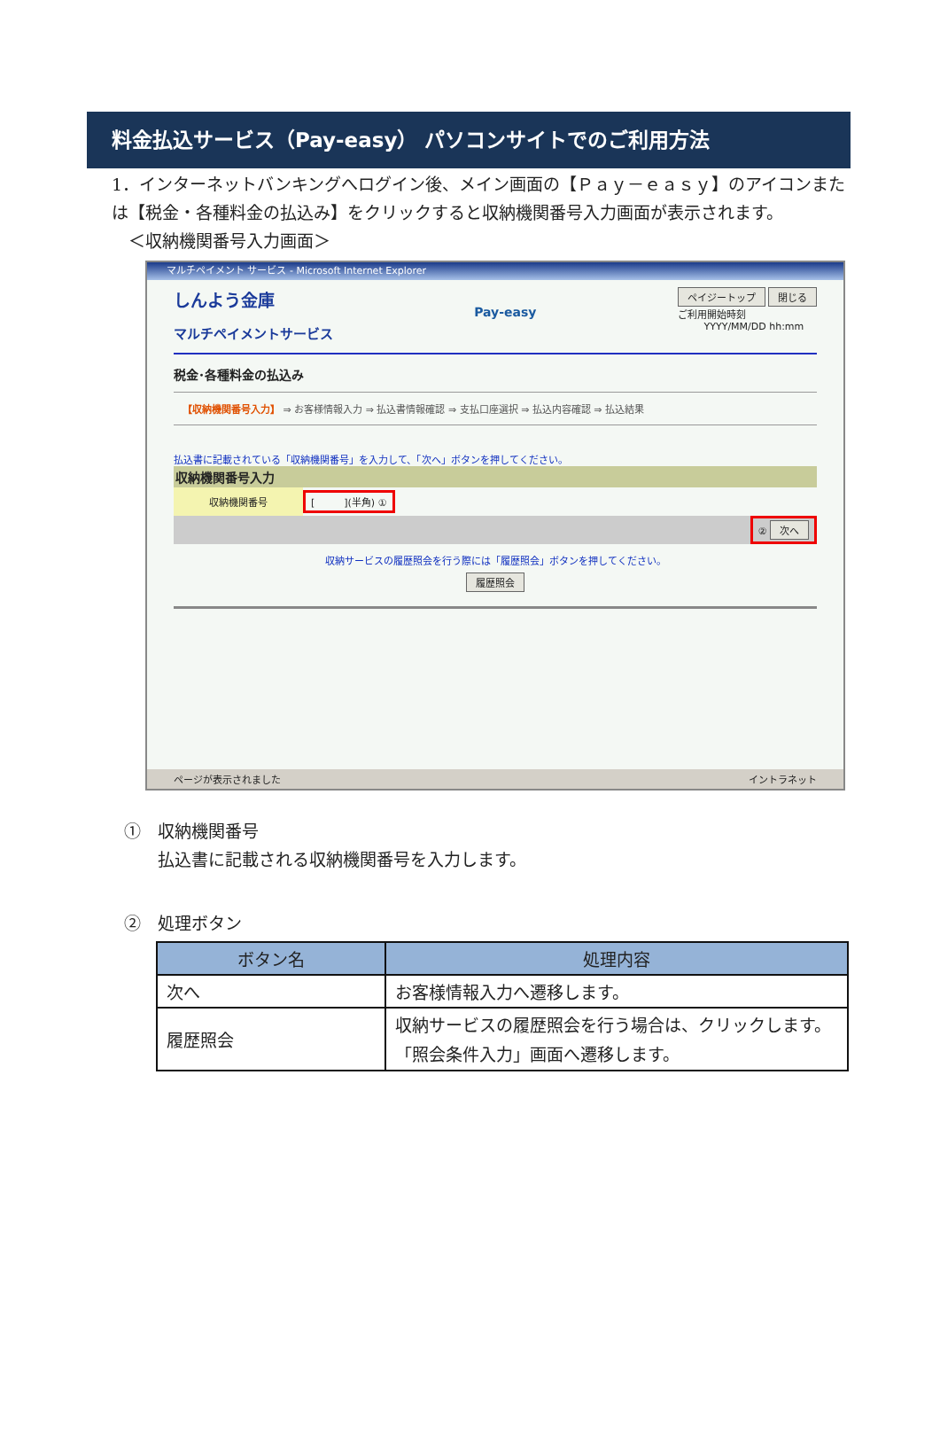料金払込サービス（Pay-easy） パソコンサイトでのご利用方法
1．インターネットバンキングへログイン後、メイン画面の【Ｐａｙ－ｅａｓｙ】のアイコンまたは【税金・各種料金の払込み】をクリックすると収納機関番号入力画面が表示されます。
　＜収納機関番号入力画面＞
マルチペイメント サービス - Microsoft Internet Explorer
しんよう金庫
マルチペイメントサービス
Pay-easy
ペイジートップ 閉じる
ご利用開始時刻
YYYY/MM/DD hh:mm
税金･各種料金の払込み
【収納機関番号入力】 ⇒ お客様情報入力 ⇒ 払込書情報確認 ⇒ 支払口座選択 ⇒ 払込内容確認 ⇒ 払込結果
払込書に記載されている「収納機関番号」を入力して、「次へ」ボタンを押してください。
収納機関番号入力
収納機関番号
[　　　](半角) ①
② 次へ
収納サービスの履歴照会を行う際には「履歴照会」ボタンを押してください。
履歴照会
ページが表示されました イントラネット
①　収納機関番号
　　払込書に記載される収納機関番号を入力します。
②　処理ボタン
| ボタン名 | 処理内容 |
| --- | --- |
| 次へ | お客様情報入力へ遷移します。 |
| 履歴照会 | 収納サービスの履歴照会を行う場合は、クリックします。 「照会条件入力」画面へ遷移します。 |